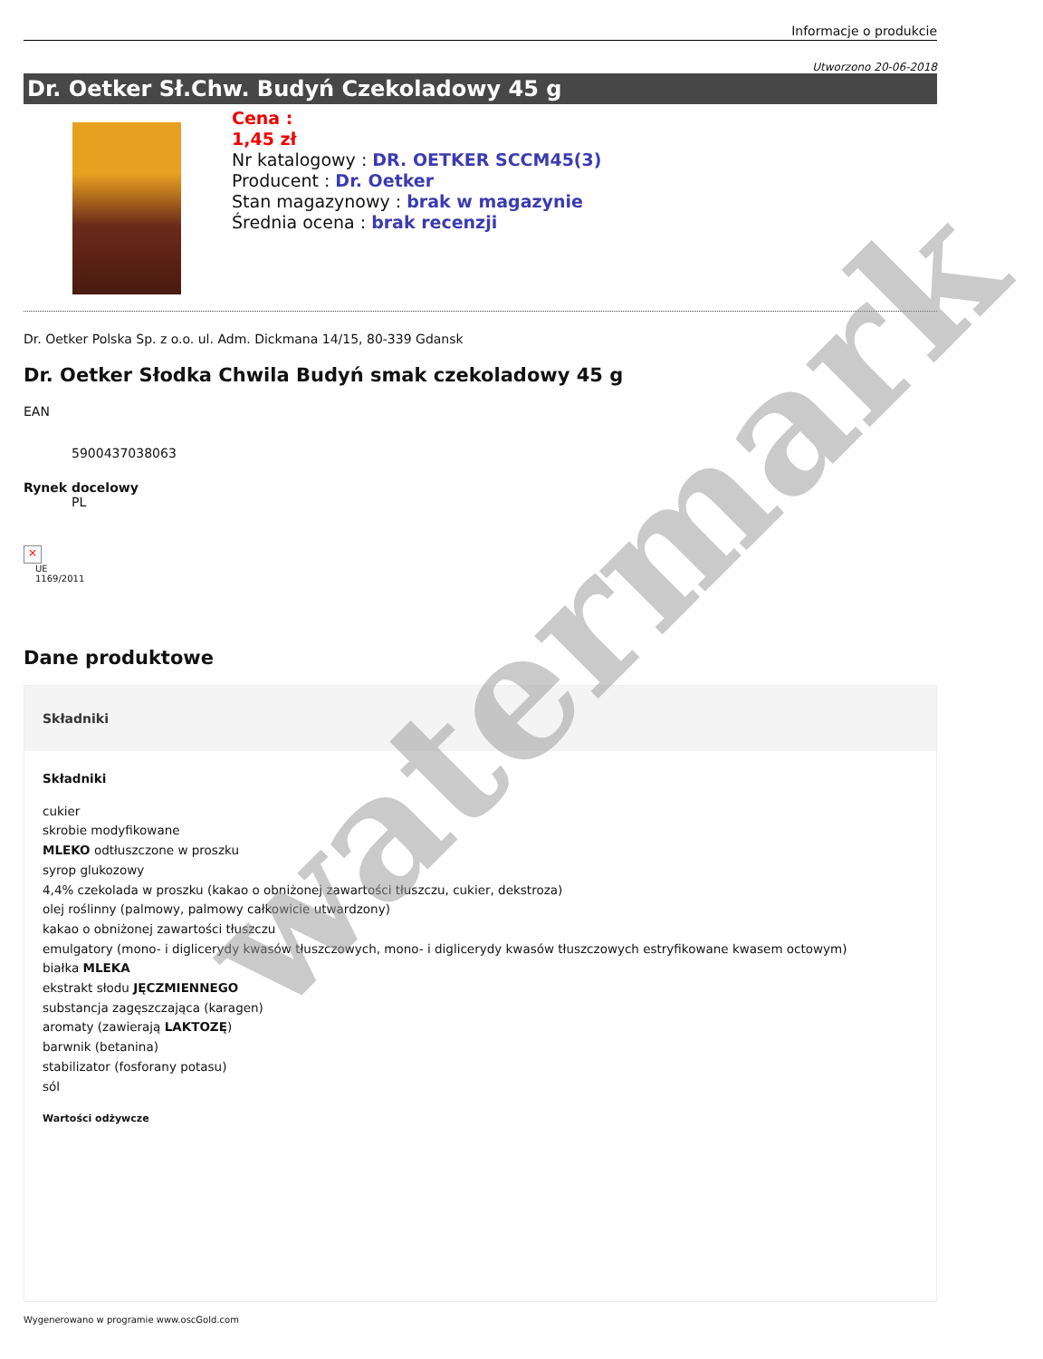Informacje o produkcie
Utworzono 20-06-2018
Dr. Oetker Sł.Chw. Budyń Czekoladowy 45 g
Cena :
1,45 zł
Nr katalogowy : DR. OETKER SCCM45(3)
Producent : Dr. Oetker
Stan magazynowy : brak w magazynie
Średnia ocena : brak recenzji
Dr. Oetker Polska Sp. z o.o. ul. Adm. Dickmana 14/15, 80-339 Gdansk
Dr. Oetker Słodka Chwila Budyń smak czekoladowy 45 g
EAN
5900437038063
Rynek docelowy
PL
×
UE
1169/2011
Dane produktowe
Składniki
Składniki
cukier
skrobie modyfikowane
MLEKO odtłuszczone w proszku
syrop glukozowy
4,4% czekolada w proszku (kakao o obniżonej zawartości tłuszczu, cukier, dekstroza)
olej roślinny (palmowy, palmowy całkowicie utwardzony)
kakao o obniżonej zawartości tłuszczu
emulgatory (mono- i diglicerydy kwasów tłuszczowych, mono- i diglicerydy kwasów tłuszczowych estryfikowane kwasem octowym)
białka MLEKA
ekstrakt słodu JĘCZMIENNEGO
substancja zagęszczająca (karagen)
aromaty (zawierają LAKTOZĘ)
barwnik (betanina)
stabilizator (fosforany potasu)
sól
Wartości odżywcze
Wygenerowano w programie www.oscGold.com
watermark